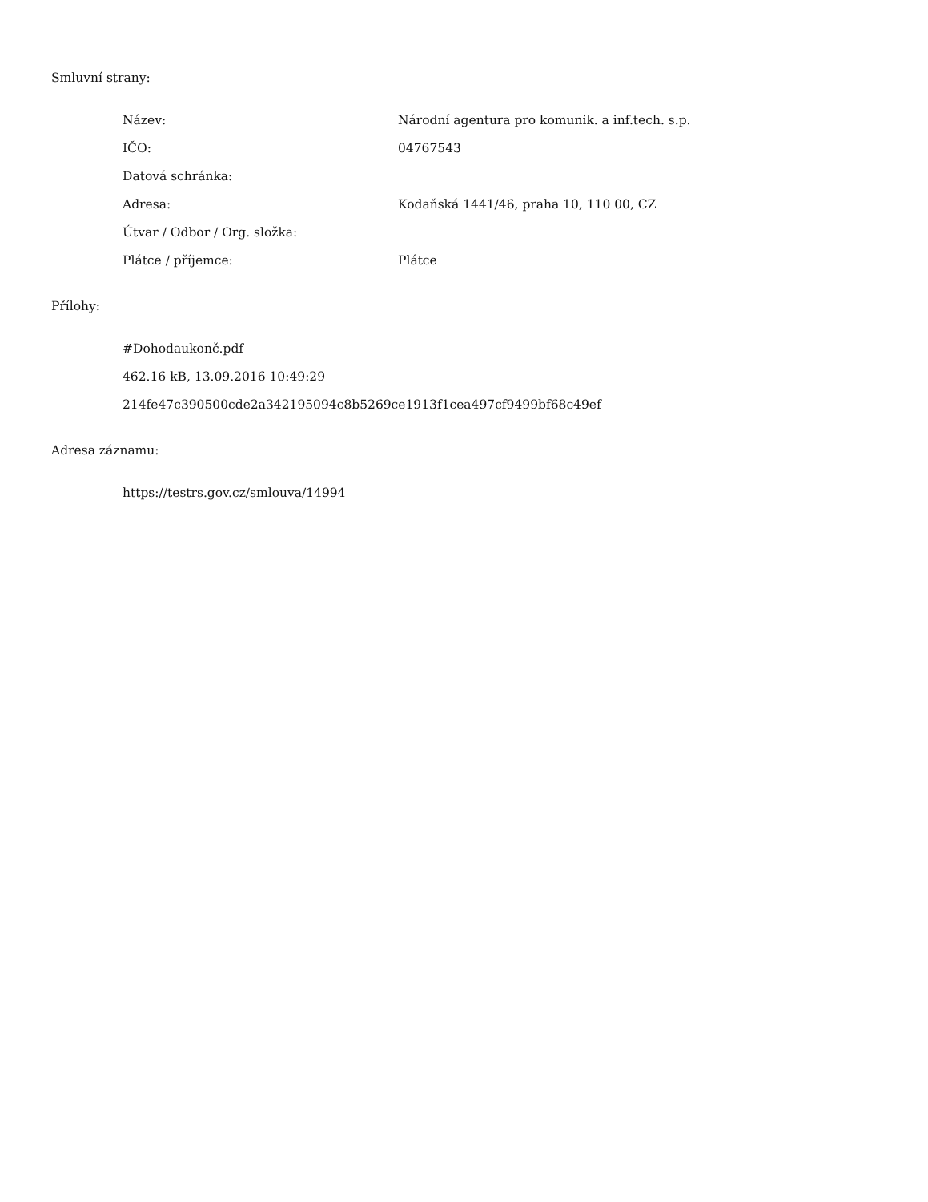Smluvní strany:
| Název: | Národní agentura pro komunik. a inf.tech. s.p. |
| IČO: | 04767543 |
| Datová schránka: | |
| Adresa: | Kodaňská 1441/46, praha 10, 110 00, CZ |
| Útvar / Odbor / Org. složka: | |
| Plátce / příjemce: | Plátce |
Přílohy:
#Dohodaukonč.pdf
462.16 kB, 13.09.2016 10:49:29
214fe47c390500cde2a342195094c8b5269ce1913f1cea497cf9499bf68c49ef
Adresa záznamu:
https://testrs.gov.cz/smlouva/14994